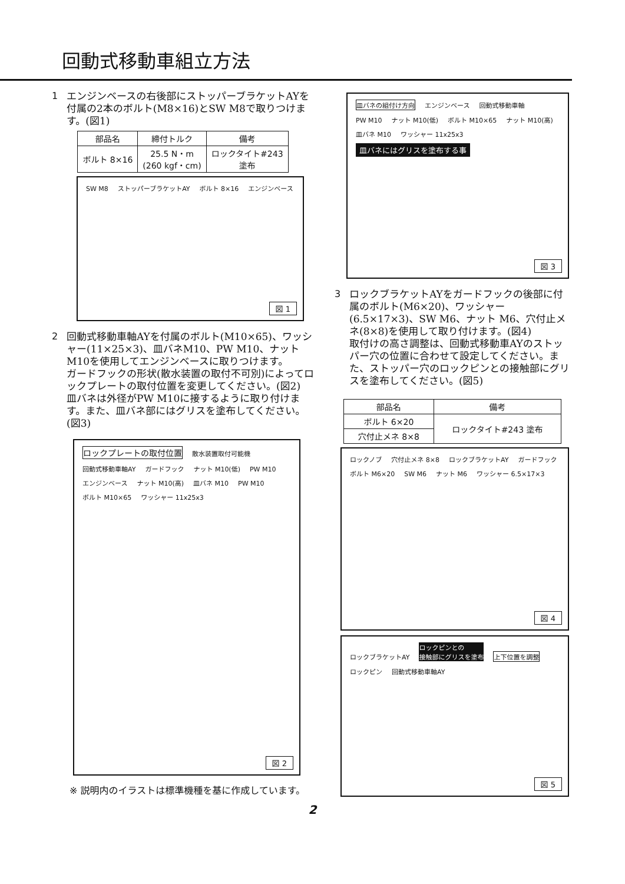回動式移動車組立方法
1
エンジンベースの右後部にストッパーブラケットAYを付属の2本のボルト(M8×16)とSW M8で取りつけます。(図1)
| 部品名 | 締付トルク | 備考 |
| --- | --- | --- |
| ボルト 8×16 | 25.5 N・m (260 kgf・cm) | ロックタイト#243 塗布 |
SW M8 ストッパーブラケットAY ボルト 8×16 エンジンベース
図 1
2
回動式移動車軸AYを付属のボルト(M10×65)、ワッシャー(11×25×3)、皿バネM10、PW M10、ナット M10を使用してエンジンベースに取りつけます。
ガードフックの形状(散水装置の取付不可別)によってロックプレートの取付位置を変更してください。(図2)
皿バネは外径がPW M10に接するように取り付けます。また、皿バネ部にはグリスを塗布してください。(図3)
ロックプレートの取付位置 散水装置取付可能機 回動式移動車軸AY ガードフック ナット M10(低) PW M10 エンジンベース ナット M10(高) 皿バネ M10 PW M10 ボルト M10×65 ワッシャー 11x25x3
図 2
※ 説明内のイラストは標準機種を基に作成しています。
皿バネの組付け方向 エンジンベース 回動式移動車軸 PW M10 ナット M10(低) ボルト M10×65 ナット M10(高) 皿バネ M10 ワッシャー 11x25x3 皿バネにはグリスを塗布する事
図 3
3
ロックブラケットAYをガードフックの後部に付属のボルト(M6×20)、ワッシャー(6.5×17×3)、SW M6、ナット M6、穴付止メネ(8×8)を使用して取り付けます。(図4)
取付けの高さ調整は、回動式移動車AYのストッパー穴の位置に合わせて設定してください。また、ストッパー穴のロックピンとの接触部にグリスを塗布してください。(図5)
| 部品名 | 備考 |
| --- | --- |
| ボルト 6×20 | ロックタイト#243 塗布 |
| 穴付止メネ 8×8 | |
ロックノブ 穴付止メネ 8×8 ロックブラケットAY ガードフック ボルト M6×20 SW M6 ナット M6 ワッシャー 6.5×17×3
図 4
ロックブラケットAY ロックピンとの
接触部にグリスを塗布 上下位置を調整 ロックピン 回動式移動車軸AY
図 5
2